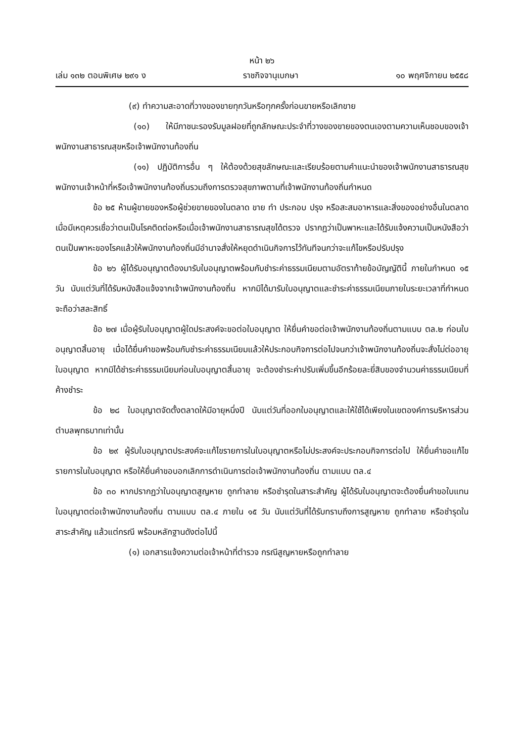หน้า ๒๖
เล่ม ๑๓๒ ตอนพิเศษ ๒๙๑ ง ราชกิจจานุเบกษา ๑๐ พฤศจิกายน ๒๕๕๘
(๙) ทำความสะอาดที่วางของขายทุกวันหรือทุกครั้งก่อนขายหรือเลิกขาย
(๑๐) ให้มีภาชนะรองรับมูลฝอยที่ถูกลักษณะประจำที่วางของขายของตนเองตามความเห็นชอบของเจ้าพนักงานสาธารณสุขหรือเจ้าพนักงานท้องถิ่น
(๑๑) ปฏิบัติการอื่น ๆ ให้ต้องด้วยสุขลักษณะและเรียบร้อยตามคำแนะนำของเจ้าพนักงานสาธารณสุข พนักงานเจ้าหน้าที่หรือเจ้าพนักงานท้องถิ่นรวมถึงการตรวจสุขภาพตามที่เจ้าพนักงานท้องถิ่นกำหนด
ข้อ ๒๕ ห้ามผู้ขายของหรือผู้ช่วยขายของในตลาด ขาย ทำ ประกอบ ปรุง หรือสะสมอาหารและสิ่งของอย่างอื่นในตลาดเมื่อมีเหตุควรเชื่อว่าตนเป็นโรคติดต่อหรือเมื่อเจ้าพนักงานสาธารณสุขได้ตรวจ ปรากฏว่าเป็นพาหะและได้รับแจ้งความเป็นหนังสือว่าตนเป็นพาหะของโรคแล้วให้พนักงานท้องถิ่นมีอำนาจสั่งให้หยุดดำเนินกิจการไว้ทันทีจนกว่าจะแก้ไขหรือปรับปรุง
ข้อ ๒๖ ผู้ได้รับอนุญาตต้องมารับใบอนุญาตพร้อมกับชำระค่าธรรมเนียมตามอัตราท้ายข้อบัญญัตินี้ ภายในกำหนด ๑๕ วัน นับแต่วันที่ได้รับหนังสือแจ้งจากเจ้าพนักงานท้องถิ่น หากมิได้มารับใบอนุญาตและชำระค่าธรรมเนียมภายในระยะเวลาที่กำหนด จะถือว่าสละสิทธิ์
ข้อ ๒๗ เมื่อผู้รับใบอนุญาตผู้ใดประสงค์จะขอต่อใบอนุญาต ให้ยื่นคำขอต่อเจ้าพนักงานท้องถิ่นตามแบบ ตล.๒ ก่อนใบอนุญาตสิ้นอายุ เมื่อได้ยื่นคำขอพร้อมกับชำระค่าธรรมเนียมแล้วให้ประกอบกิจการต่อไปจนกว่าเจ้าพนักงานท้องถิ่นจะสั่งไม่ต่ออายุใบอนุญาต หากมิได้ชำระค่าธรรมเนียมก่อนใบอนุญาตสิ้นอายุ จะต้องชำระค่าปรับเพิ่มขึ้นอีกร้อยละยี่สิบของจำนวนค่าธรรมเนียมที่ค้างชำระ
ข้อ ๒๘ ใบอนุญาตจัดตั้งตลาดให้มีอายุหนึ่งปี นับแต่วันที่ออกใบอนุญาตและให้ใช้ได้เพียงในเขตองค์การบริหารส่วนตำบลพุทธบาทเท่านั้น
ข้อ ๒๙ ผู้รับใบอนุญาตประสงค์จะแก้ไขรายการในใบอนุญาตหรือไม่ประสงค์จะประกอบกิจการต่อไป ให้ยื่นคำขอแก้ไขรายการในใบอนุญาต หรือให้ยื่นคำขอบอกเลิกการดำเนินการต่อเจ้าพนักงานท้องถิ่น ตามแบบ ตล.๔
ข้อ ๓๐ หากปรากฏว่าใบอนุญาตสูญหาย ถูกทำลาย หรือชำรุดในสาระสำคัญ ผู้ได้รับใบอนุญาตจะต้องยื่นคำขอใบแทนใบอนุญาตต่อเจ้าพนักงานท้องถิ่น ตามแบบ ตล.๔ ภายใน ๑๕ วัน นับแต่วันที่ได้รับทราบถึงการสูญหาย ถูกทำลาย หรือชำรุดในสาระสำคัญ แล้วแต่กรณี พร้อมหลักฐานดังต่อไปนี้
(๑) เอกสารแจ้งความต่อเจ้าหน้าที่ตำรวจ กรณีสูญหายหรือถูกทำลาย